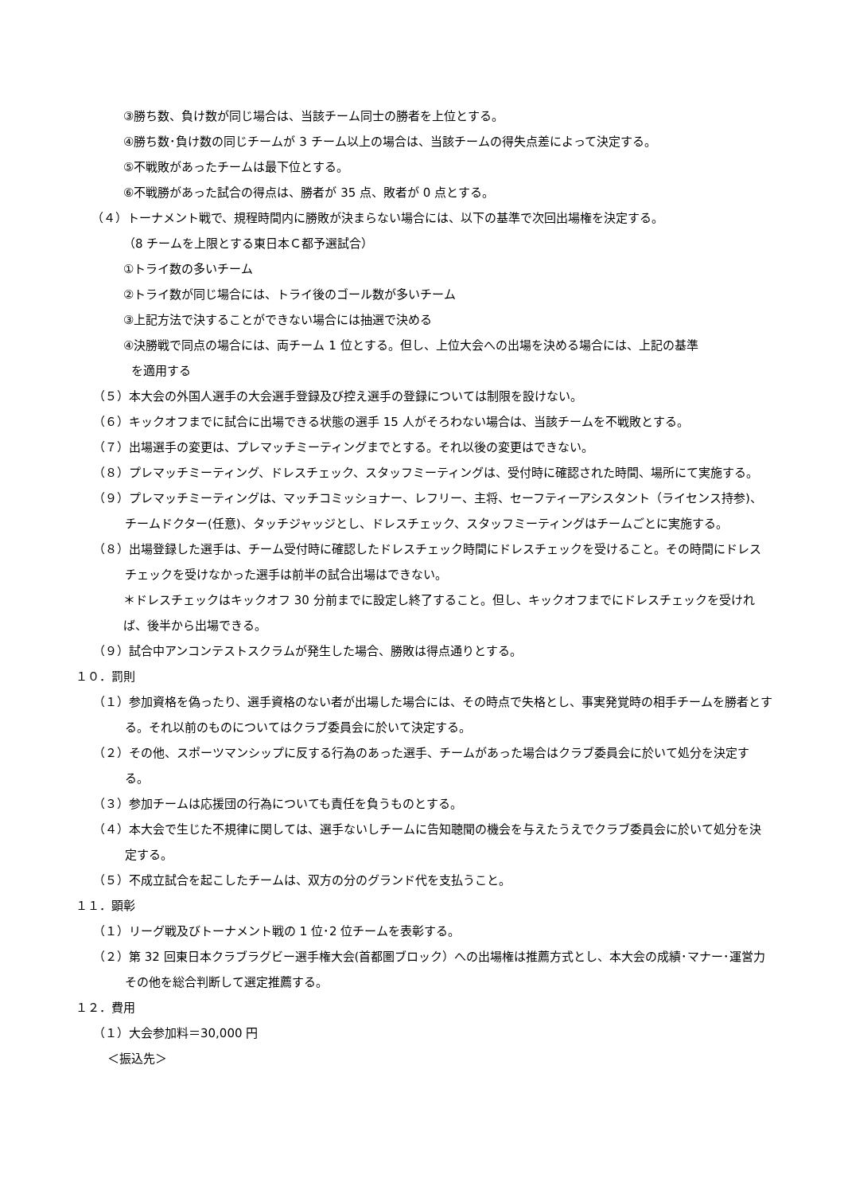③勝ち数、負け数が同じ場合は、当該チーム同士の勝者を上位とする。
④勝ち数･負け数の同じチームが 3 チーム以上の場合は、当該チームの得失点差によって決定する。
⑤不戦敗があったチームは最下位とする。
⑥不戦勝があった試合の得点は、勝者が 35 点、敗者が 0 点とする。
（４）トーナメント戦で、規程時間内に勝敗が決まらない場合には、以下の基準で次回出場権を決定する。
（8 チームを上限とする東日本Ｃ都予選試合）
①トライ数の多いチーム
②トライ数が同じ場合には、トライ後のゴール数が多いチーム
③上記方法で決することができない場合には抽選で決める
④決勝戦で同点の場合には、両チーム 1 位とする。但し、上位大会への出場を決める場合には、上記の基準
を適用する
（５）本大会の外国人選手の大会選手登録及び控え選手の登録については制限を設けない。
（６）キックオフまでに試合に出場できる状態の選手 15 人がそろわない場合は、当該チームを不戦敗とする。
（７）出場選手の変更は、プレマッチミーティングまでとする。それ以後の変更はできない。
（８）プレマッチミーティング、ドレスチェック、スタッフミーティングは、受付時に確認された時間、場所にて実施する。
（９）プレマッチミーティングは、マッチコミッショナー、レフリー、主将、セーフティーアシスタント（ライセンス持参)、チームドクター(任意)、タッチジャッジとし、ドレスチェック、スタッフミーティングはチームごとに実施する。
（８）出場登録した選手は、チーム受付時に確認したドレスチェック時間にドレスチェックを受けること。その時間にドレスチェックを受けなかった選手は前半の試合出場はできない。
＊ドレスチェックはキックオフ 30 分前までに設定し終了すること。但し、キックオフまでにドレスチェックを受ければ、後半から出場できる。
（９）試合中アンコンテストスクラムが発生した場合、勝敗は得点通りとする。
１０．罰則
（１）参加資格を偽ったり、選手資格のない者が出場した場合には、その時点で失格とし、事実発覚時の相手チームを勝者とする。それ以前のものについてはクラブ委員会に於いて決定する。
（２）その他、スポーツマンシップに反する行為のあった選手、チームがあった場合はクラブ委員会に於いて処分を決定する。
（３）参加チームは応援団の行為についても責任を負うものとする。
（４）本大会で生じた不規律に関しては、選手ないしチームに告知聴聞の機会を与えたうえでクラブ委員会に於いて処分を決定する。
（５）不成立試合を起こしたチームは、双方の分のグランド代を支払うこと。
１１．顕彰
（１）リーグ戦及びトーナメント戦の 1 位･2 位チームを表彰する。
（２）第 32 回東日本クラブラグビー選手権大会(首都圏ブロック）への出場権は推薦方式とし、本大会の成績･マナー･運営力その他を総合判断して選定推薦する。
１２．費用
（１）大会参加料＝30,000 円
＜振込先＞